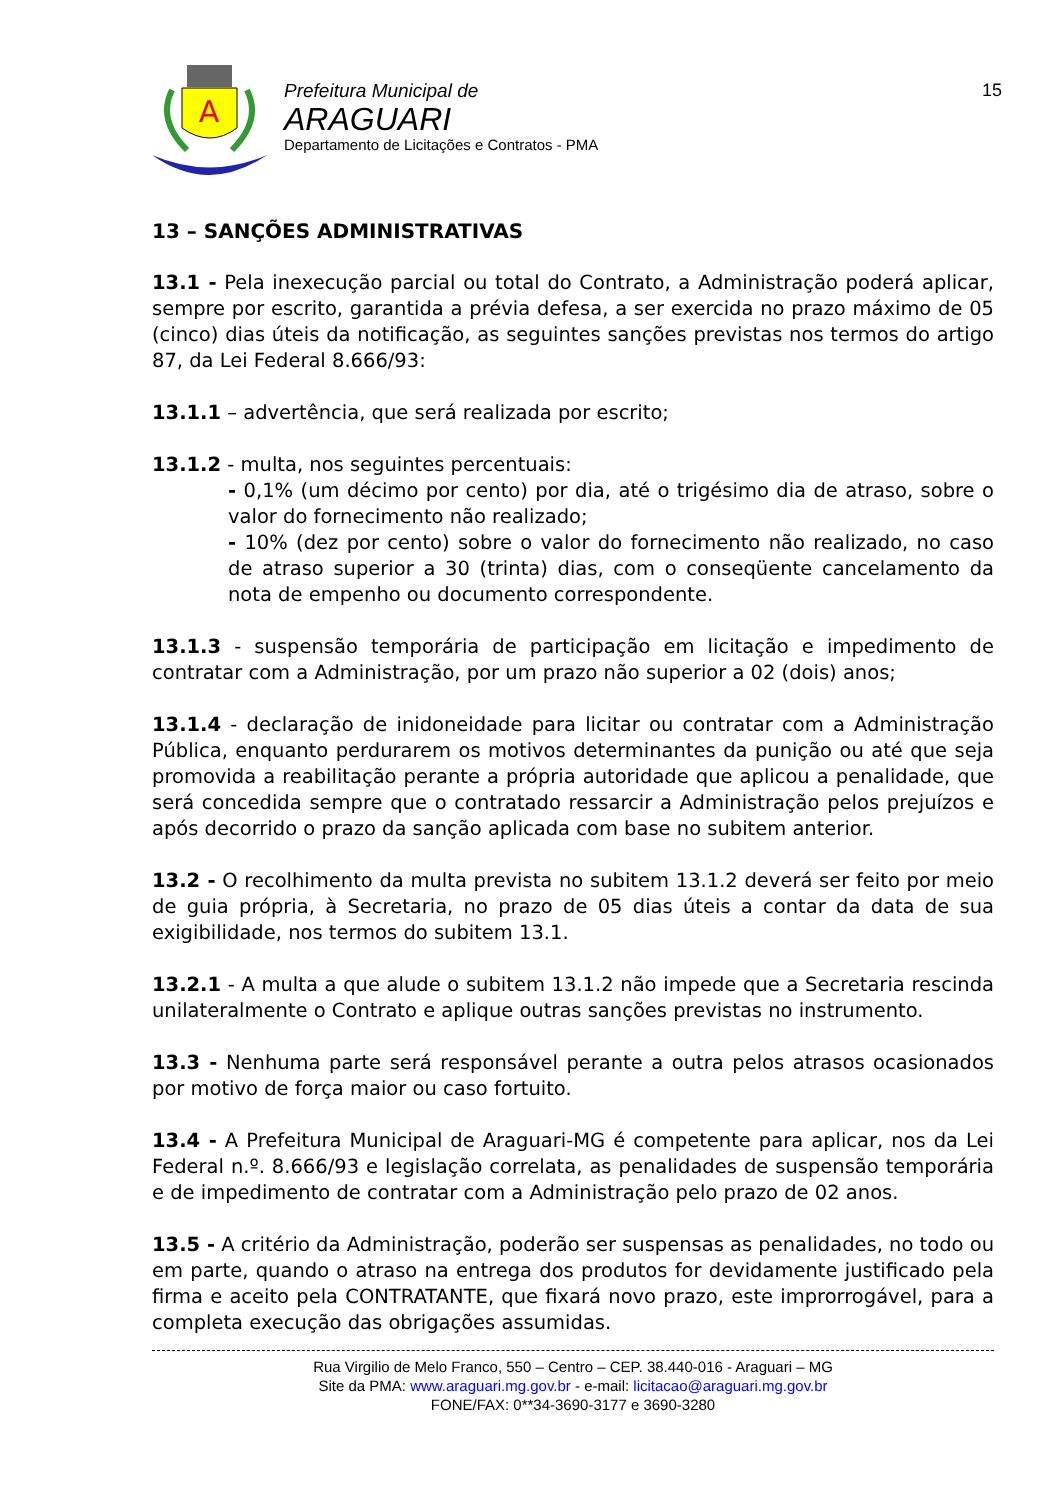A
Prefeitura Municipal de
ARAGUARI
Departamento de Licitações e Contratos - PMA
15
13 – SANÇÕES ADMINISTRATIVAS
13.1 - Pela inexecução parcial ou total do Contrato, a Administração poderá aplicar, sempre por escrito, garantida a prévia defesa, a ser exercida no prazo máximo de 05 (cinco) dias úteis da notificação, as seguintes sanções previstas nos termos do artigo 87, da Lei Federal 8.666/93:
13.1.1 – advertência, que será realizada por escrito;
13.1.2 - multa, nos seguintes percentuais:
- 0,1% (um décimo por cento) por dia, até o trigésimo dia de atraso, sobre o valor do fornecimento não realizado;
- 10% (dez por cento) sobre o valor do fornecimento não realizado, no caso de atraso superior a 30 (trinta) dias, com o conseqüente cancelamento da nota de empenho ou documento correspondente.
13.1.3 - suspensão temporária de participação em licitação e impedimento de contratar com a Administração, por um prazo não superior a 02 (dois) anos;
13.1.4 - declaração de inidoneidade para licitar ou contratar com a Administração Pública, enquanto perdurarem os motivos determinantes da punição ou até que seja promovida a reabilitação perante a própria autoridade que aplicou a penalidade, que será concedida sempre que o contratado ressarcir a Administração pelos prejuízos e após decorrido o prazo da sanção aplicada com base no subitem anterior.
13.2 - O recolhimento da multa prevista no subitem 13.1.2 deverá ser feito por meio de guia própria, à Secretaria, no prazo de 05 dias úteis a contar da data de sua exigibilidade, nos termos do subitem 13.1.
13.2.1 - A multa a que alude o subitem 13.1.2 não impede que a Secretaria rescinda unilateralmente o Contrato e aplique outras sanções previstas no instrumento.
13.3 - Nenhuma parte será responsável perante a outra pelos atrasos ocasionados por motivo de força maior ou caso fortuito.
13.4 - A Prefeitura Municipal de Araguari-MG é competente para aplicar, nos da Lei Federal n.º. 8.666/93 e legislação correlata, as penalidades de suspensão temporária e de impedimento de contratar com a Administração pelo prazo de 02 anos.
13.5 - A critério da Administração, poderão ser suspensas as penalidades, no todo ou em parte, quando o atraso na entrega dos produtos for devidamente justificado pela firma e aceito pela CONTRATANTE, que fixará novo prazo, este improrrogável, para a completa execução das obrigações assumidas.
Rua Virgilio de Melo Franco, 550 – Centro – CEP. 38.440-016 - Araguari – MG
Site da PMA: www.araguari.mg.gov.br - e-mail: licitacao@araguari.mg.gov.br
FONE/FAX: 0**34-3690-3177 e 3690-3280